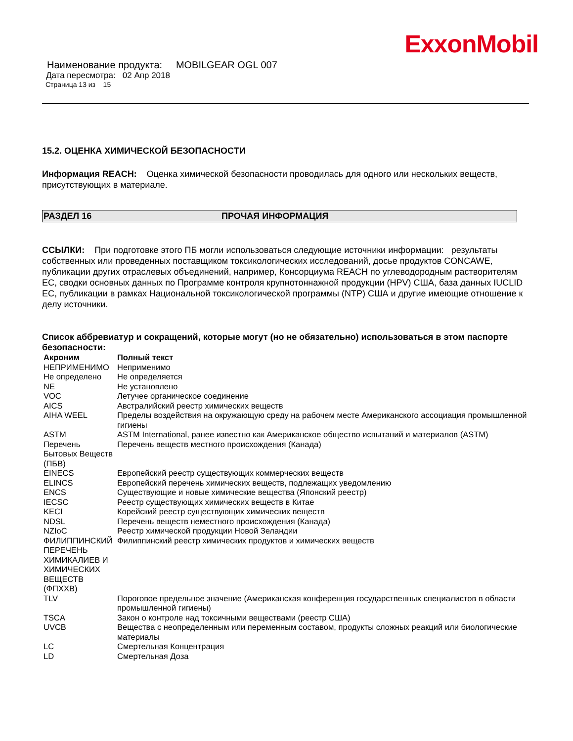ExxonMobil
Наименование продукта: MOBILGEAR OGL 007
Дата пересмотра: 02 Апр 2018
Страница 13 из 15
15.2. ОЦЕНКА ХИМИЧЕСКОЙ БЕЗОПАСНОСТИ
Информация REACH: Оценка химической безопасности проводилась для одного или нескольких веществ, присутствующих в материале.
РАЗДЕЛ 16 ПРОЧАЯ ИНФОРМАЦИЯ
ССЫЛКИ: При подготовке этого ПБ могли использоваться следующие источники информации: результаты собственных или проведенных поставщиком токсикологических исследований, досье продуктов CONCAWE, публикации других отраслевых объединений, например, Консорциума REACH по углеводородным растворителям ЕС, сводки основных данных по Программе контроля крупнотоннажной продукции (HPV) США, база данных IUCLID ЕС, публикации в рамках Национальной токсикологической программы (NTP) США и другие имеющие отношение к делу источники.
Список аббревиатур и сокращений, которые могут (но не обязательно) использоваться в этом паспорте безопасности:
| Акроним | Полный текст |
| --- | --- |
| НЕПРИМЕНИМО | Неприменимо |
| Не определено | Не определяется |
| NE | Не установлено |
| VOC | Летучее органическое соединение |
| AICS | Австралийский реестр химических веществ |
| AIHA WEEL | Пределы воздействия на окружающую среду на рабочем месте Американского ассоциация промышленной гигиены |
| ASTM | ASTM International, ранее известно как Американское общество испытаний и материалов (ASTM) |
| Перечень Бытовых Веществ (ПБВ) | Перечень веществ местного происхождения (Канада) |
| EINECS | Европейский реестр существующих коммерческих веществ |
| ELINCS | Европейский перечень химических веществ, подлежащих уведомлению |
| ENCS | Существующие и новые химические вещества (Японский реестр) |
| IECSC | Реестр существующих химических веществ в Китае |
| KECI | Корейский реестр существующих химических веществ |
| NDSL | Перечень веществ неместного происхождения (Канада) |
| NZIoC | Реестр химической продукции Новой Зеландии |
| ФИЛИППИНСКИЙ ПЕРЕЧЕНЬ ХИМИКАЛИЕВ И ХИМИЧЕСКИХ ВЕЩЕСТВ (ФПХХВ) | Филиппинский реестр химических продуктов и химических веществ |
| TLV | Пороговое предельное значение (Американская конференция государственных специалистов в области промышленной гигиены) |
| TSCA | Закон о контроле над токсичными веществами (реестр США) |
| UVCB | Вещества с неопределенным или переменным составом, продукты сложных реакций или биологические материалы |
| LC | Смертельная Концентрация |
| LD | Смертельная Доза |